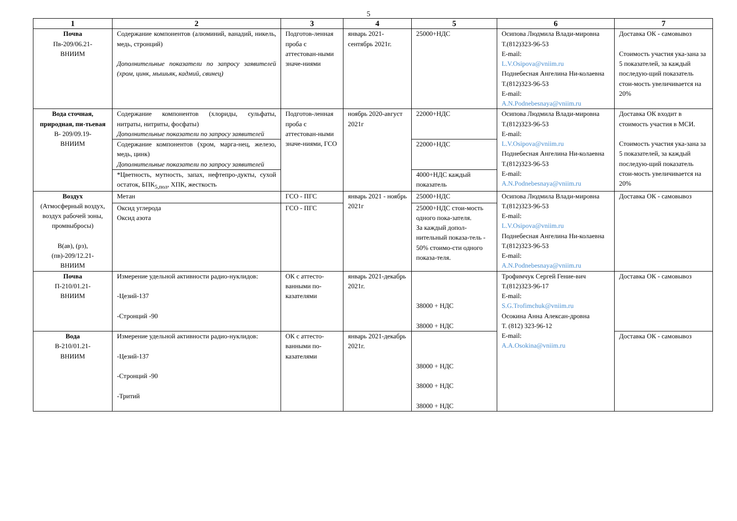5
| 1 | 2 | 3 | 4 | 5 | 6 | 7 |
| --- | --- | --- | --- | --- | --- | --- |
| Почва Пв-209/06.21- ВНИИМ | Содержание компонентов (алюминий, ванадий, никель, медь, стронций) Дополнительные показатели по запросу заявителей (хром, цинк, мышьяк, кадмий, свинец) | Подготов-ленная проба с аттестован-ными значе-ниями | январь 2021-сентябрь 2021г. | 25000+НДС | Осипова Людмила Влади-мировна Т.(812)323-96-53 E-mail: L.V.Osipova@vniim.ru Поднебесная Ангелина Ни-колаевна Т.(812)323-96-53 E-mail: A.N.Podnebesnaya@vniim.ru | Доставка ОК - самовывоз Стоимость участия ука-зана за 5 показателей, за каждый последую-щий показатель стои-мость увеличивается на 20% |
| Вода сточная, природная, пи-тьевая В- 209/09.19- ВНИИМ | Содержание компонентов (хлориды, сульфаты, нитраты, нитриты, фосфаты) Дополнительные показатели по запросу заявителей | Подготов-ленная проба с аттестован-ными значе-ниями, ГСО | ноябрь 2020-август 2021г | 22000+НДС | Осипова Людмила Влади-мировна Т.(812)323-96-53 E-mail: L.V.Osipova@vniim.ru Поднебесная Ангелина Ни-колаевна Т.(812)323-96-53 E-mail: A.N.Podnebesnaya@vniim.ru | Доставка ОК входит в стоимость участия в МСИ. Стоимость участия ука-зана за 5 показателей, за каждый последую-щий показатель стои-мость увеличивается на 20% |
| | Содержание компонентов (хром, марга-нец, железо, медь, цинк) Дополнительные показатели по запросу заявителей | | | 22000+НДС | | |
| | *Цветность, мутность, запах, нефтепро-дукты, сухой остаток, БПК<sub>5,пол</sub>, ХПК, жесткость | | | 4000+НДС каждый показатель | | |
| Воздух (Атмосферный воздух, воздух рабочей зоны, промвыбросы) В(ав), (рз),(пв)-209/12.21- ВНИИМ | Метан | ГСО - ПГС | январь 2021 - ноябрь 2021г | 25000+НДС | Осипова Людмила Влади-мировна Т.(812)323-96-53 E-mail: L.V.Osipova@vniim.ru Поднебесная Ангелина Ни-колаевна Т.(812)323-96-53 E-mail: A.N.Podnebesnaya@vniim.ru | Доставка ОК - самовывоз |
| | Оксид углерода Оксид азота | ГСО - ПГС | | 25000+НДС стои-мость одного пока-зателя. За каждый допол-нительный показа-тель - 50% стоимо-сти одного показа-теля. | | |
| Почва П-210/01.21- ВНИИМ | Измерение удельной активности радио-нуклидов: -Цезий-137 -Стронций -90 | ОК с аттесто-ванными по-казателями | январь 2021-декабрь 2021г. | 38000 + НДС 38000 + НДС | Трофимчук Сергей Гение-вич Т.(812)323-96-17 E-mail: S.G.Trofimchuk@vniim.ru Осокина Анна Алексан-дровна Т. (812) 323-96-12 E-mail: A.A.Osokina@vniim.ru | Доставка ОК - самовывоз |
| Вода В-210/01.21- ВНИИМ | Измерение удельной активности радио-нуклидов: -Цезий-137 -Стронций -90 -Тритий | ОК с аттесто-ванными по-казателями | январь 2021-декабрь 2021г. | 38000 + НДС 38000 + НДС 38000 + НДС | | Доставка ОК - самовывоз |